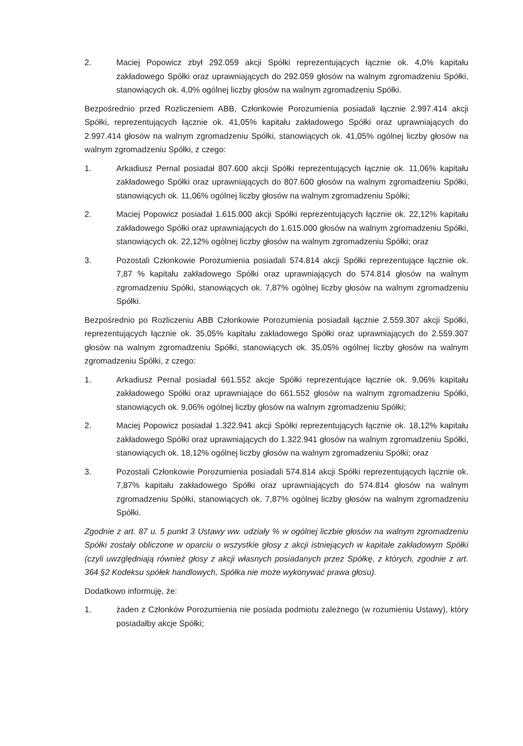2. Maciej Popowicz zbył 292.059 akcji Spółki reprezentujących łącznie ok. 4,0% kapitału zakładowego Spółki oraz uprawniających do 292.059 głosów na walnym zgromadzeniu Spółki, stanowiących ok. 4,0% ogólnej liczby głosów na walnym zgromadzeniu Spółki.
Bezpośrednio przed Rozliczeniem ABB, Członkowie Porozumienia posiadali łącznie 2.997.414 akcji Spółki, reprezentujących łącznie ok. 41,05% kapitału zakładowego Spółki oraz uprawniających do 2.997.414 głosów na walnym zgromadzeniu Spółki, stanowiących ok. 41,05% ogólnej liczby głosów na walnym zgromadzeniu Spółki, z czego:
1. Arkadiusz Pernal posiadał 807.600 akcji Spółki reprezentujących łącznie ok. 11,06% kapitału zakładowego Spółki oraz uprawniających do 807.600 głosów na walnym zgromadzeniu Spółki, stanowiących ok. 11,06% ogólnej liczby głosów na walnym zgromadzeniu Spółki;
2. Maciej Popowicz posiadał 1.615.000 akcji Spółki reprezentujących łącznie ok. 22,12% kapitału zakładowego Spółki oraz uprawniających do 1.615.000 głosów na walnym zgromadzeniu Spółki, stanowiących ok. 22,12% ogólnej liczby głosów na walnym zgromadzeniu Spółki; oraz
3. Pozostali Członkowie Porozumienia posiadali 574.814 akcji Spółki reprezentujące łącznie ok. 7,87 % kapitału zakładowego Spółki oraz uprawniających do 574.814 głosów na walnym zgromadzeniu Spółki, stanowiących ok. 7,87% ogólnej liczby głosów na walnym zgromadzeniu Spółki.
Bezpośrednio po Rozliczeniu ABB Członkowie Porozumienia posiadali łącznie 2.559.307 akcji Spółki, reprezentujących łącznie ok. 35,05% kapitału zakładowego Spółki oraz uprawniających do 2.559.307 głosów na walnym zgromadzeniu Spółki, stanowiących ok. 35,05% ogólnej liczby głosów na walnym zgromadzeniu Spółki, z czego:
1. Arkadiusz Pernal posiadał 661.552 akcje Spółki reprezentujące łącznie ok. 9,06% kapitału zakładowego Spółki oraz uprawniające do 661.552 głosów na walnym zgromadzeniu Spółki, stanowiących ok. 9,06% ogólnej liczby głosów na walnym zgromadzeniu Spółki;
2. Maciej Popowicz posiadał 1.322.941 akcji Spółki reprezentujących łącznie ok. 18,12% kapitału zakładowego Spółki oraz uprawniających do 1.322.941 głosów na walnym zgromadzeniu Spółki, stanowiących ok. 18,12% ogólnej liczby głosów na walnym zgromadzeniu Spółki; oraz
3. Pozostali Członkowie Porozumienia posiadali 574.814 akcji Spółki reprezentujących łącznie ok. 7,87% kapitału zakładowego Spółki oraz uprawniających do 574.814 głosów na walnym zgromadzeniu Spółki, stanowiących ok. 7,87% ogólnej liczby głosów na walnym zgromadzeniu Spółki.
Zgodnie z art. 87 u. 5 punkt 3 Ustawy ww. udziały % w ogólnej liczbie głosów na walnym zgromadzeniu Spółki zostały obliczone w oparciu o wszystkie głosy z akcji istniejących w kapitale zakładowym Spółki (czyli uwzględniają również głosy z akcji własnych posiadanych przez Spółkę, z których, zgodnie z art. 364 §2 Kodeksu spółek handlowych, Spółka nie może wykonywać prawa głosu).
Dodatkowo informuję, że:
1. żaden z Członków Porozumienia nie posiada podmiotu zależnego (w rozumieniu Ustawy), który posiadałby akcje Spółki;